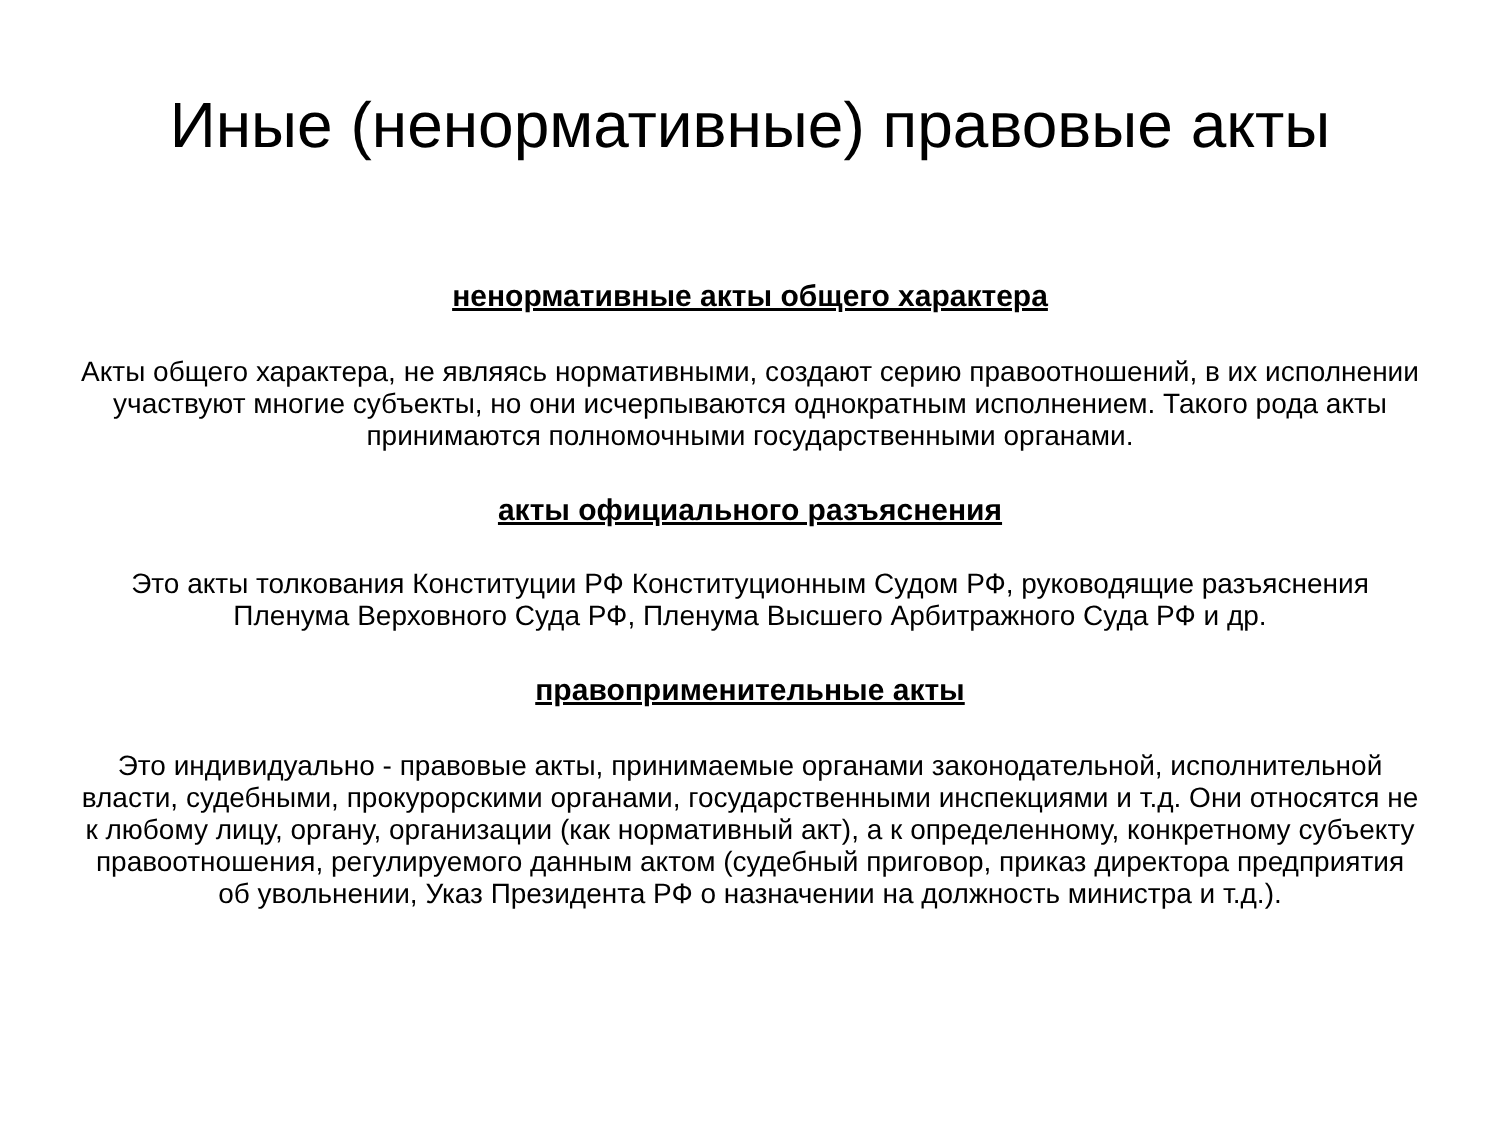Иные (ненормативные) правовые акты
ненормативные акты общего характера
Акты общего характера, не являясь нормативными, создают серию правоотношений, в их исполнении участвуют многие субъекты, но они исчерпываются однократным исполнением. Такого рода акты принимаются полномочными государственными органами.
акты официального разъяснения
Это акты толкования Конституции РФ Конституционным Судом РФ, руководящие разъяснения Пленума Верховного Суда РФ, Пленума Высшего Арбитражного Суда РФ и др.
правоприменительные акты
Это индивидуально - правовые акты, принимаемые органами законодательной, исполнительной власти, судебными, прокурорскими органами, государственными инспекциями и т.д. Они относятся не к любому лицу, органу, организации (как нормативный акт), а к определенному, конкретному субъекту правоотношения, регулируемого данным актом (судебный приговор, приказ директора предприятия об увольнении, Указ Президента РФ о назначении на должность министра и т.д.).